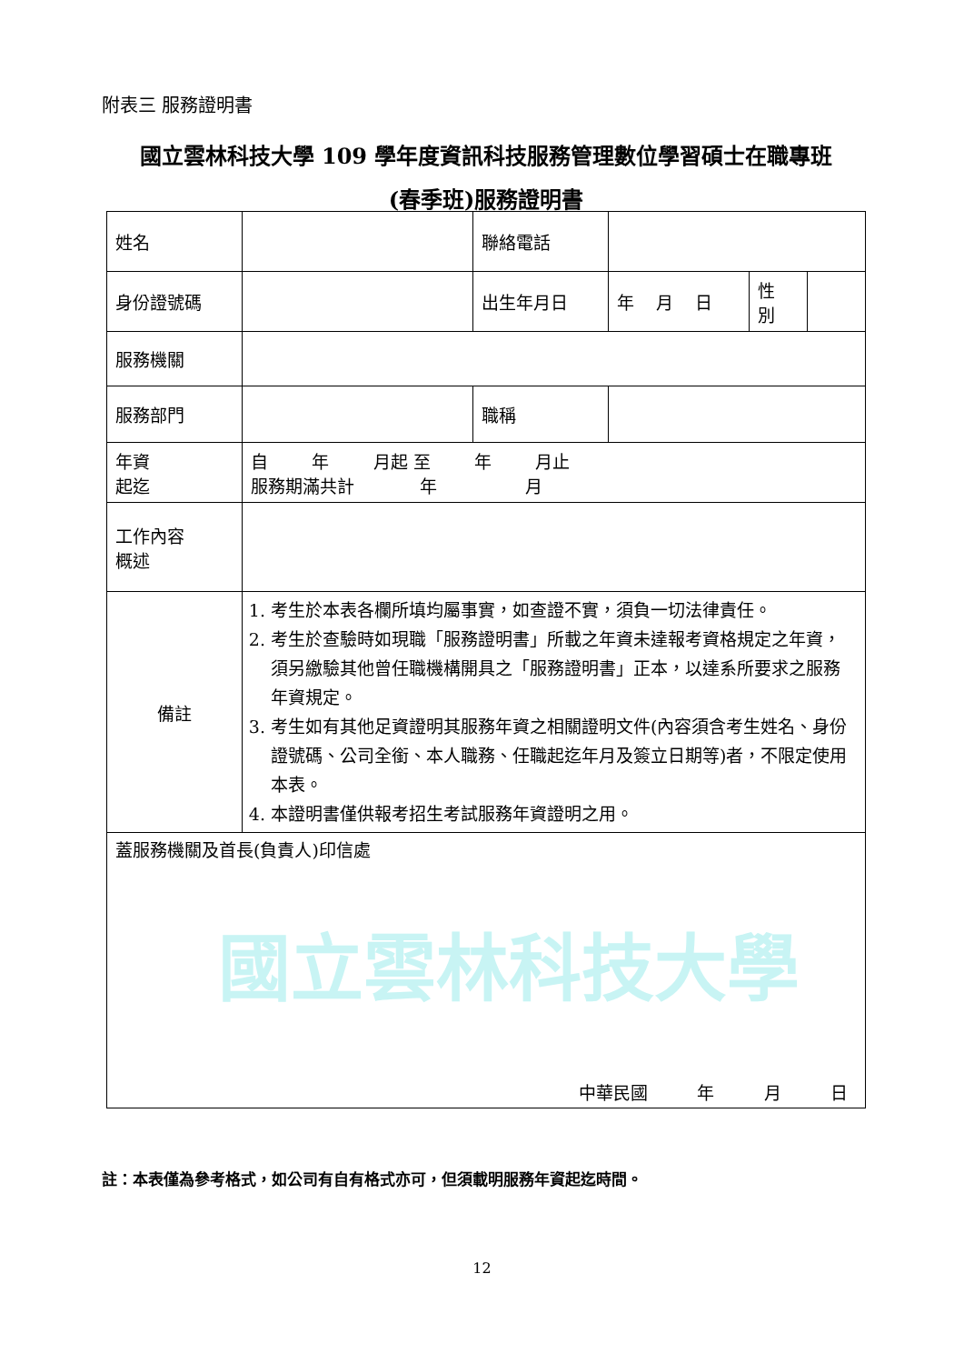國立雲林科技大學
附表三 服務證明書
國立雲林科技大學 109 學年度資訊科技服務管理數位學習碩士在職專班
(春季班)服務證明書
| 姓名 | | 聯絡電話 | | | |
| 身份證號碼 | | 出生年月日 | 年 月 日 | 性 別 | |
| 服務機關 | | | | | |
| 服務部門 | | 職稱 | | | |
| 年資 起迄 | 自 年 月起 至 年 月止 服務期滿共計 年 月 | | | | |
| 工作內容 概述 | | | | | |
| 備註 | 1. 考生於本表各欄所填均屬事實，如查證不實，須負一切法律責任。 2. 考生於查驗時如現職「服務證明書」所載之年資未達報考資格規定之年資，須另繳驗其他曾任職機構開具之「服務證明書」正本，以達系所要求之服務年資規定。 3. 考生如有其他足資證明其服務年資之相關證明文件(內容須含考生姓名、身份證號碼、公司全銜、本人職務、任職起迄年月及簽立日期等)者，不限定使用本表。 4. 本證明書僅供報考招生考試服務年資證明之用。 | | | | |
| 蓋服務機關及首長(負責人)印信處 中華民國 年 月 日 | | | | | |
註：本表僅為參考格式，如公司有自有格式亦可，但須載明服務年資起迄時間。
12